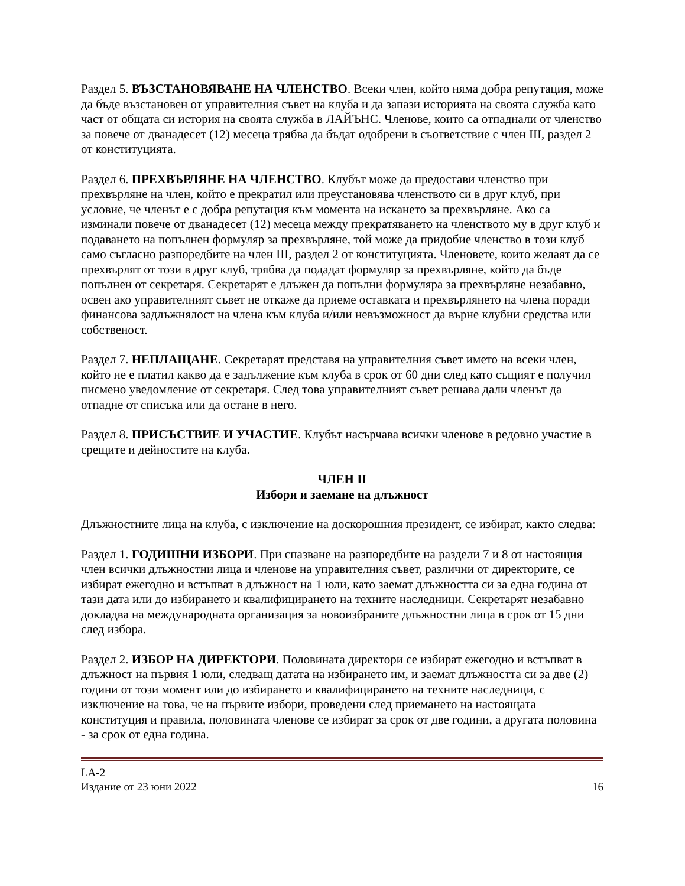Раздел 5. ВЪЗСТАНОВЯВАНЕ НА ЧЛЕНСТВО. Всеки член, който няма добра репутация, може да бъде възстановен от управителния съвет на клуба и да запази историята на своята служба като част от общата си история на своята служба в ЛАЙЪНС. Членове, които са отпаднали от членство за повече от дванадесет (12) месеца трябва да бъдат одобрени в съответствие с член III, раздел 2 от конституцията.
Раздел 6. ПРЕХВЪРЛЯНЕ НА ЧЛЕНСТВО. Клубът може да предостави членство при прехвърляне на член, който е прекратил или преустановява членството си в друг клуб, при условие, че членът е с добра репутация към момента на искането за прехвърляне. Ако са изминали повече от дванадесет (12) месеца между прекратяването на членството му в друг клуб и подаването на попълнен формуляр за прехвърляне, той може да придобие членство в този клуб само съгласно разпоредбите на член III, раздел 2 от конституцията. Членовете, които желаят да се прехвърлят от този в друг клуб, трябва да подадат формуляр за прехвърляне, който да бъде попълнен от секретаря. Секретарят е длъжен да попълни формуляра за прехвърляне незабавно, освен ако управителният съвет не откаже да приеме оставката и прехвърлянето на члена поради финансова задлъжнялост на члена към клуба и/или невъзможност да върне клубни средства или собственост.
Раздел 7. НЕПЛАЩАНЕ. Секретарят представя на управителния съвет името на всеки член, който не е платил какво да е задължение към клуба в срок от 60 дни след като същият е получил писмено уведомление от секретаря. След това управителният съвет решава дали членът да отпадне от списъка или да остане в него.
Раздел 8. ПРИСЪСТВИЕ И УЧАСТИЕ. Клубът насърчава всички членове в редовно участие в срещите и дейностите на клуба.
ЧЛЕН II
Избори и заемане на длъжност
Длъжностните лица на клуба, с изключение на доскорошния президент, се избират, както следва:
Раздел 1. ГОДИШНИ ИЗБОРИ. При спазване на разпоредбите на раздели 7 и 8 от настоящия член всички длъжностни лица и членове на управителния съвет, различни от директорите, се избират ежегодно и встъпват в длъжност на 1 юли, като заемат длъжността си за една година от тази дата или до избирането и квалифицирането на техните наследници. Секретарят незабавно докладва на международната организация за новоизбраните длъжностни лица в срок от 15 дни след избора.
Раздел 2. ИЗБОР НА ДИРЕКТОРИ. Половината директори се избират ежегодно и встъпват в длъжност на първия 1 юли, следващ датата на избирането им, и заемат длъжността си за две (2) години от този момент или до избирането и квалифицирането на техните наследници, с изключение на това, че на първите избори, проведени след приемането на настоящата конституция и правила, половината членове се избират за срок от две години, а другата половина - за срок от една година.
LA-2
Издание от 23 юни 2022 16